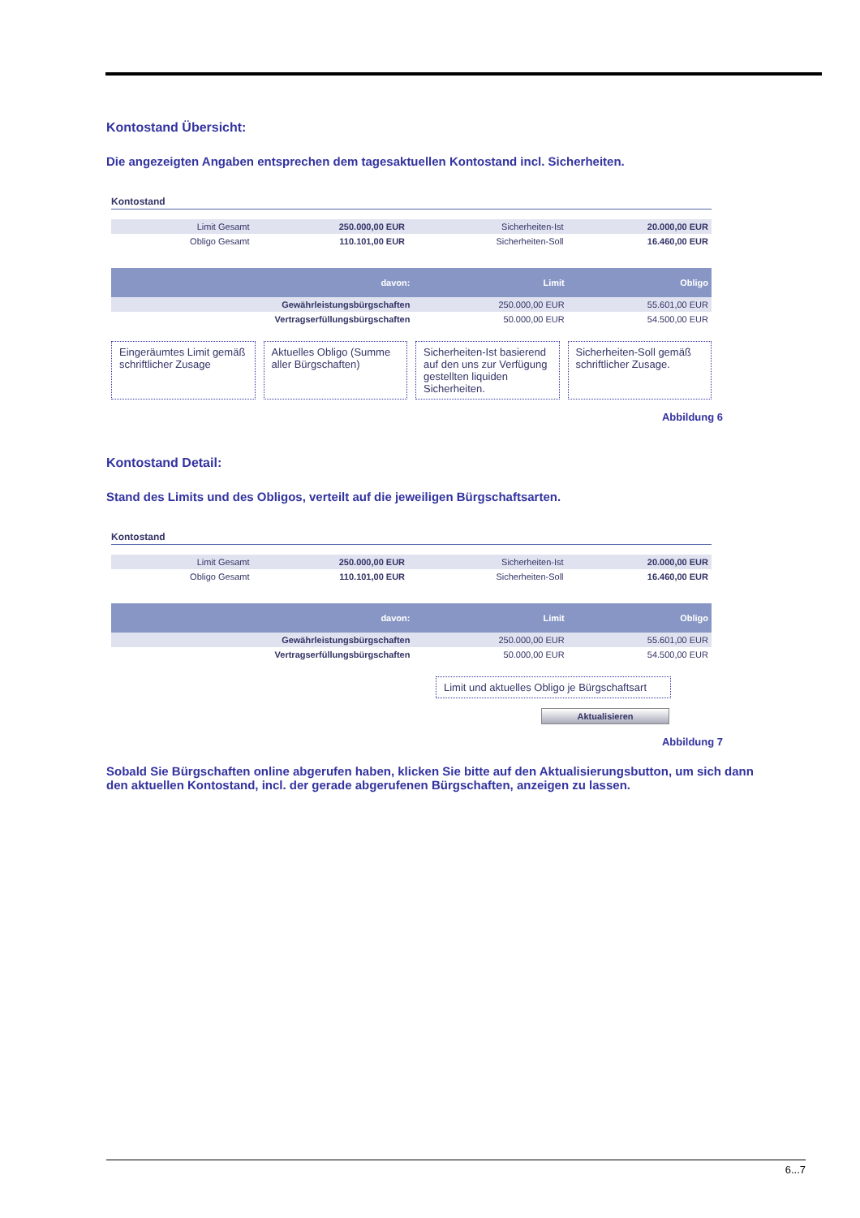Kontostand Übersicht:
Die angezeigten Angaben entsprechen dem tagesaktuellen Kontostand incl. Sicherheiten.
Kontostand
| Limit Gesamt | 250.000,00 EUR | Sicherheiten-Ist | 20.000,00 EUR |
| Obligo Gesamt | 110.101,00 EUR | Sicherheiten-Soll | 16.460,00 EUR |
| davon: | Limit | Obligo |
| --- | --- | --- |
| Gewährleistungsbürgschaften | 250.000,00 EUR | 55.601,00 EUR |
| Vertragserfüllungsbürgschaften | 50.000,00 EUR | 54.500,00 EUR |
Eingeräumtes Limit gemäß schriftlicher Zusage
Aktuelles Obligo (Summe aller Bürgschaften)
Sicherheiten-Ist basierend auf den uns zur Verfügung gestellten liquiden Sicherheiten.
Sicherheiten-Soll gemäß schriftlicher Zusage.
Abbildung 6
Kontostand Detail:
Stand des Limits und des Obligos, verteilt auf die jeweiligen Bürgschaftsarten.
Kontostand
| Limit Gesamt | 250.000,00 EUR | Sicherheiten-Ist | 20.000,00 EUR |
| Obligo Gesamt | 110.101,00 EUR | Sicherheiten-Soll | 16.460,00 EUR |
| davon: | Limit | Obligo |
| --- | --- | --- |
| Gewährleistungsbürgschaften | 250.000,00 EUR | 55.601,00 EUR |
| Vertragserfüllungsbürgschaften | 50.000,00 EUR | 54.500,00 EUR |
Limit und aktuelles Obligo je Bürgschaftsart
Aktualisieren
Abbildung 7
Sobald Sie Bürgschaften online abgerufen haben, klicken Sie bitte auf den Aktualisierungsbutton, um sich dann den aktuellen Kontostand, incl. der gerade abgerufenen Bürgschaften, anzeigen zu lassen.
6...7